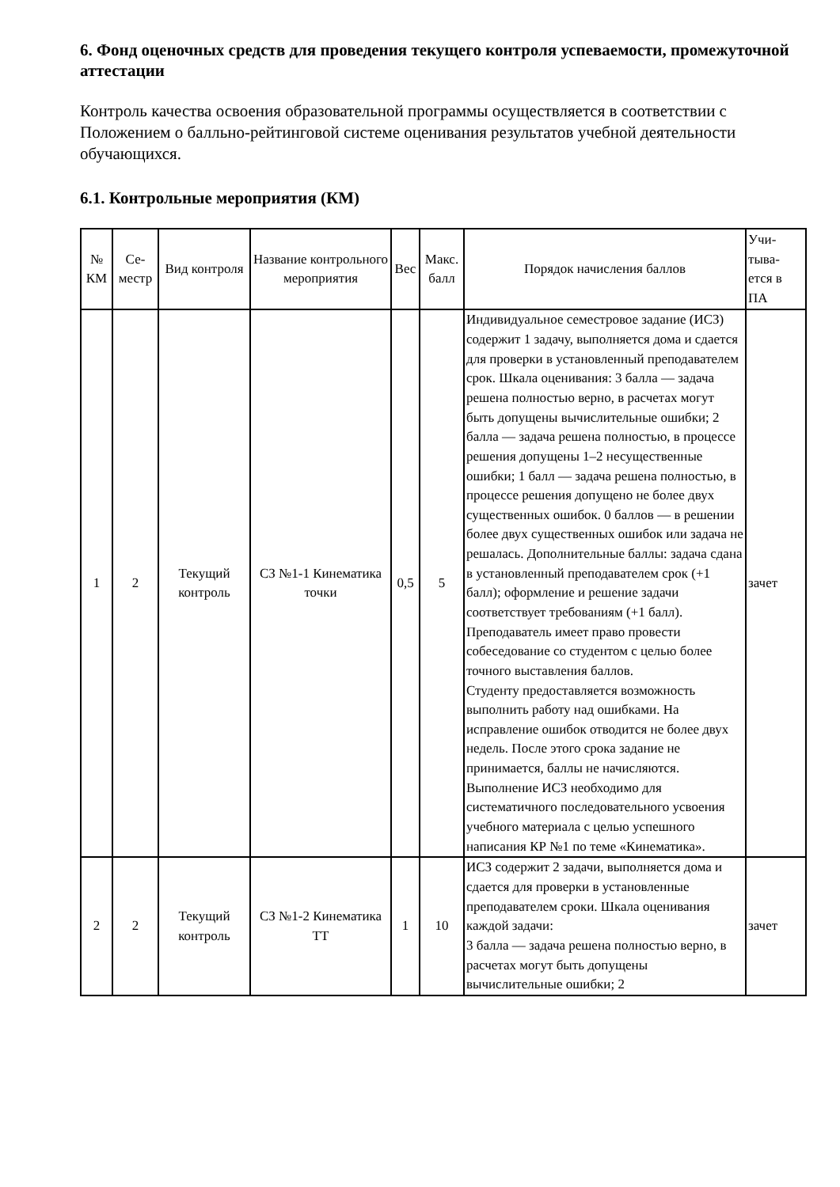6. Фонд оценочных средств для проведения текущего контроля успеваемости, промежуточной аттестации
Контроль качества освоения образовательной программы осуществляется в соответствии с Положением о балльно-рейтинговой системе оценивания результатов учебной деятельности обучающихся.
6.1. Контрольные мероприятия (КМ)
| № КМ | Се-местр | Вид контроля | Название контрольного мероприятия | Вес | Макс. балл | Порядок начисления баллов | Учи-тыва-ется в ПА |
| --- | --- | --- | --- | --- | --- | --- | --- |
| 1 | 2 | Текущий контроль | СЗ №1-1 Кинематика точки | 0,5 | 5 | Индивидуальное семестровое задание (ИСЗ) содержит 1 задачу, выполняется дома и сдается для проверки в установленный преподавателем срок. Шкала оценивания: 3 балла — задача решена полностью верно, в расчетах могут быть допущены вычислительные ошибки; 2 балла — задача решена полностью, в процессе решения допущены 1–2 несущественные ошибки; 1 балл — задача решена полностью, в процессе решения допущено не более двух существенных ошибок. 0 баллов — в решении более двух существенных ошибок или задача не решалась. Дополнительные баллы: задача сдана в установленный преподавателем срок (+1 балл); оформление и решение задачи соответствует требованиям (+1 балл). Преподаватель имеет право провести собеседование со студентом с целью более точного выставления баллов. Студенту предоставляется возможность выполнить работу над ошибками. На исправление ошибок отводится не более двух недель. После этого срока задание не принимается, баллы не начисляются. Выполнение ИСЗ необходимо для систематичного последовательного усвоения учебного материала с целью успешного написания КР №1 по теме «Кинематика». | зачет |
| 2 | 2 | Текущий контроль | СЗ №1-2 Кинематика ТТ | 1 | 10 | ИСЗ содержит 2 задачи, выполняется дома и сдается для проверки в установленные преподавателем сроки. Шкала оценивания каждой задачи: 3 балла — задача решена полностью верно, в расчетах могут быть допущены вычислительные ошибки; 2 | зачет |